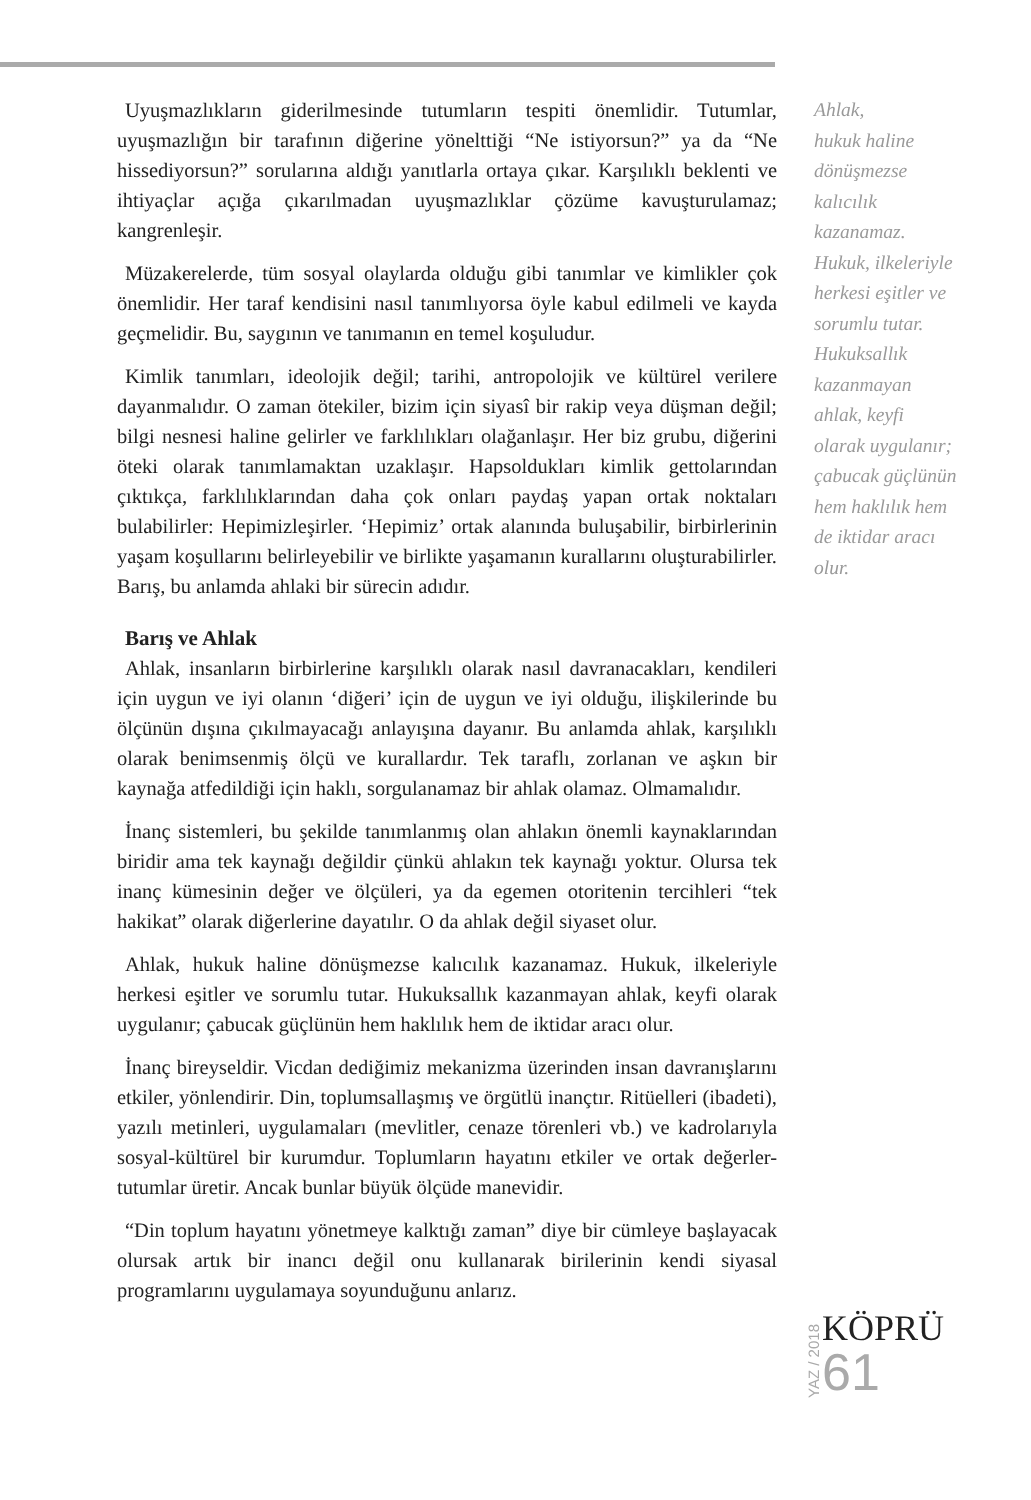Uyuşmazlıkların giderilmesinde tutumların tespiti önemlidir. Tutumlar, uyuşmazlığın bir tarafının diğerine yöneltti­ği “Ne istiyorsun?” ya da “Ne hissediyorsun?” sorularına aldığı yanıtlarla ortaya çıkar. Karşılıklı beklenti ve ihtiyaçlar açığa çıkarılmadan uyuşmazlıklar çözüme kavuşturulamaz; kangrenleşir.
Müzakerelerde, tüm sosyal olaylarda olduğu gibi tanımlar ve kimlikler çok önemlidir. Her taraf kendisini nasıl tanımlıyorsa öyle kabul edilmeli ve kayda geçmelidir. Bu, saygının ve tanımanın en temel koşuludur.
Kimlik tanımları, ideolojik değil; tarihi, antropolojik ve kültürel verilere dayanmalıdır. O zaman ötekiler, bizim için siyasî bir rakip veya düşman değil; bilgi nesnesi haline gelirler ve farklılıkları olağanlaşır. Her biz grubu, diğerini öteki olarak tanımlamaktan uzaklaşır. Hapsoldukları kimlik gettolarından çıktıkça, farklılıklarından daha çok onları paydaş yapan ortak noktaları bulabilirler: Hepimizleşirler. ‘Hepimiz’ ortak alanında buluşabilir, birbirlerinin yaşam koşullarını belirleyebilir ve birlikte yaşamanın kurallarını oluşturabilirler. Barış, bu anlamda ahlaki bir sürecin adıdır.
Barış ve Ahlak
Ahlak, insanların birbirlerine karşılıklı olarak nasıl davranacakları, kendileri için uygun ve iyi olanın ‘diğeri’ için de uygun ve iyi olduğu, ilişkilerinde bu ölçünün dışına çıkılmayacağı anlayışına dayanır. Bu anlamda ahlak, karşılıklı olarak benimsenmiş ölçü ve kurallardır. Tek taraflı, zorlanan ve aşkın bir kaynağa atfedildiği için haklı, sorgulanamaz bir ahlak olamaz. Olmamalıdır.
İnanç sistemleri, bu şekilde tanımlanmış olan ahlakın önemli kaynaklarından biridir ama tek kaynağı değildir çünkü ahlakın tek kaynağı yoktur. Olursa tek inanç kümesinin değer ve ölçüleri, ya da egemen otoritenin tercihleri “tek hakikat” olarak diğerlerine dayatılır. O da ahlak değil siyaset olur.
Ahlak, hukuk haline dönüşmezse kalıcılık kazanamaz. Hukuk, ilkeleriyle herkesi eşitler ve sorumlu tutar. Hukuksallık kazanmayan ahlak, keyfi olarak uygulanır; çabucak güçlünün hem haklılık hem de iktidar aracı olur.
İnanç bireyseldir. Vicdan dediğimiz mekanizma üzerinden insan davranışlarını etkiler, yönlendirir. Din, toplumsallaşmış ve örgütlü inançtır. Ritüelleri (ibadeti), yazılı metinleri, uygulamaları (mevlitler, cenaze törenleri vb.) ve kadrolarıyla sosyal-kültürel bir kurumdur. Toplumların hayatını etkiler ve ortak değerler-tutumlar üretir. Ancak bunlar büyük ölçüde manevidir.
“Din toplum hayatını yönetmeye kalktığı zaman” diye bir cümleye başlayacak olursak artık bir inancı değil onu kullanarak birilerinin kendi siyasal programlarını uygulamaya soyunduğunu anlarız.
Ahlak,
hukuk haline
dönüşmezse
kalıcılık
kazanamaz.
Hukuk, ilkeleriyle
herkesi eşitler ve
sorumlu tutar.
Hukuksallık
kazanmayan
ahlak, keyfi
olarak uygulanır;
çabucak güçlünün
hem haklılık hem
de iktidar aracı
olur.
YAZ / 2018
KÖPRÜ
61